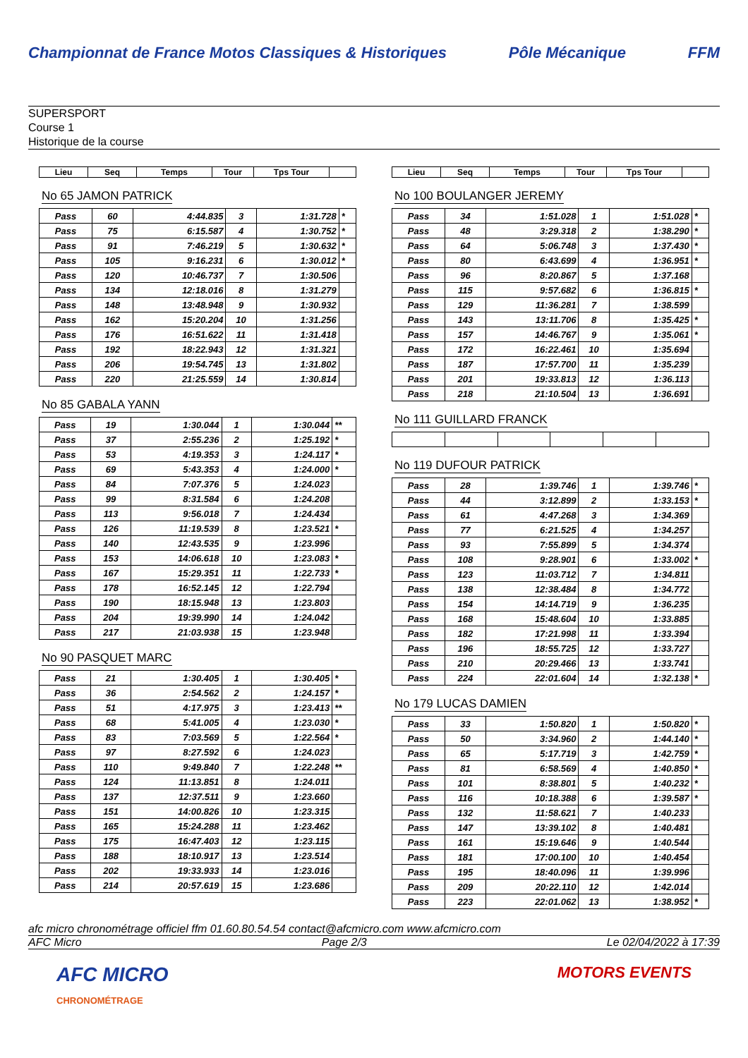Championnat de France Motos Classiques & Historiques Pôle Mécanique FFM
SUPERSPORT
Course 1
Historique de la course
| Lieu | Seq | Temps | Tour | Tps Tour | |
| --- | --- | --- | --- | --- | --- |
No 65 JAMON PATRICK
| Pass | 60 | 4:44.835 | 3 | 1:31.728 | * |
| Pass | 75 | 6:15.587 | 4 | 1:30.752 | * |
| Pass | 91 | 7:46.219 | 5 | 1:30.632 | * |
| Pass | 105 | 9:16.231 | 6 | 1:30.012 | * |
| Pass | 120 | 10:46.737 | 7 | 1:30.506 | |
| Pass | 134 | 12:18.016 | 8 | 1:31.279 | |
| Pass | 148 | 13:48.948 | 9 | 1:30.932 | |
| Pass | 162 | 15:20.204 | 10 | 1:31.256 | |
| Pass | 176 | 16:51.622 | 11 | 1:31.418 | |
| Pass | 192 | 18:22.943 | 12 | 1:31.321 | |
| Pass | 206 | 19:54.745 | 13 | 1:31.802 | |
| Pass | 220 | 21:25.559 | 14 | 1:30.814 | |
No 85 GABALA YANN
| Pass | 19 | 1:30.044 | 1 | 1:30.044 | ** |
| Pass | 37 | 2:55.236 | 2 | 1:25.192 | * |
| Pass | 53 | 4:19.353 | 3 | 1:24.117 | * |
| Pass | 69 | 5:43.353 | 4 | 1:24.000 | * |
| Pass | 84 | 7:07.376 | 5 | 1:24.023 | |
| Pass | 99 | 8:31.584 | 6 | 1:24.208 | |
| Pass | 113 | 9:56.018 | 7 | 1:24.434 | |
| Pass | 126 | 11:19.539 | 8 | 1:23.521 | * |
| Pass | 140 | 12:43.535 | 9 | 1:23.996 | |
| Pass | 153 | 14:06.618 | 10 | 1:23.083 | * |
| Pass | 167 | 15:29.351 | 11 | 1:22.733 | * |
| Pass | 178 | 16:52.145 | 12 | 1:22.794 | |
| Pass | 190 | 18:15.948 | 13 | 1:23.803 | |
| Pass | 204 | 19:39.990 | 14 | 1:24.042 | |
| Pass | 217 | 21:03.938 | 15 | 1:23.948 | |
No 90 PASQUET MARC
| Pass | 21 | 1:30.405 | 1 | 1:30.405 | * |
| Pass | 36 | 2:54.562 | 2 | 1:24.157 | * |
| Pass | 51 | 4:17.975 | 3 | 1:23.413 | ** |
| Pass | 68 | 5:41.005 | 4 | 1:23.030 | * |
| Pass | 83 | 7:03.569 | 5 | 1:22.564 | * |
| Pass | 97 | 8:27.592 | 6 | 1:24.023 | |
| Pass | 110 | 9:49.840 | 7 | 1:22.248 | ** |
| Pass | 124 | 11:13.851 | 8 | 1:24.011 | |
| Pass | 137 | 12:37.511 | 9 | 1:23.660 | |
| Pass | 151 | 14:00.826 | 10 | 1:23.315 | |
| Pass | 165 | 15:24.288 | 11 | 1:23.462 | |
| Pass | 175 | 16:47.403 | 12 | 1:23.115 | |
| Pass | 188 | 18:10.917 | 13 | 1:23.514 | |
| Pass | 202 | 19:33.933 | 14 | 1:23.016 | |
| Pass | 214 | 20:57.619 | 15 | 1:23.686 | |
| Lieu | Seq | Temps | Tour | Tps Tour | |
| --- | --- | --- | --- | --- | --- |
No 100 BOULANGER JEREMY
| Pass | 34 | 1:51.028 | 1 | 1:51.028 | * |
| Pass | 48 | 3:29.318 | 2 | 1:38.290 | * |
| Pass | 64 | 5:06.748 | 3 | 1:37.430 | * |
| Pass | 80 | 6:43.699 | 4 | 1:36.951 | * |
| Pass | 96 | 8:20.867 | 5 | 1:37.168 | |
| Pass | 115 | 9:57.682 | 6 | 1:36.815 | * |
| Pass | 129 | 11:36.281 | 7 | 1:38.599 | |
| Pass | 143 | 13:11.706 | 8 | 1:35.425 | * |
| Pass | 157 | 14:46.767 | 9 | 1:35.061 | * |
| Pass | 172 | 16:22.461 | 10 | 1:35.694 | |
| Pass | 187 | 17:57.700 | 11 | 1:35.239 | |
| Pass | 201 | 19:33.813 | 12 | 1:36.113 | |
| Pass | 218 | 21:10.504 | 13 | 1:36.691 | |
No 111 GUILLARD FRANCK No 119 DUFOUR PATRICK
| Pass | 28 | 1:39.746 | 1 | 1:39.746 | * |
| Pass | 44 | 3:12.899 | 2 | 1:33.153 | * |
| Pass | 61 | 4:47.268 | 3 | 1:34.369 | |
| Pass | 77 | 6:21.525 | 4 | 1:34.257 | |
| Pass | 93 | 7:55.899 | 5 | 1:34.374 | |
| Pass | 108 | 9:28.901 | 6 | 1:33.002 | * |
| Pass | 123 | 11:03.712 | 7 | 1:34.811 | |
| Pass | 138 | 12:38.484 | 8 | 1:34.772 | |
| Pass | 154 | 14:14.719 | 9 | 1:36.235 | |
| Pass | 168 | 15:48.604 | 10 | 1:33.885 | |
| Pass | 182 | 17:21.998 | 11 | 1:33.394 | |
| Pass | 196 | 18:55.725 | 12 | 1:33.727 | |
| Pass | 210 | 20:29.466 | 13 | 1:33.741 | |
| Pass | 224 | 22:01.604 | 14 | 1:32.138 | * |
No 179 LUCAS DAMIEN
| Pass | 33 | 1:50.820 | 1 | 1:50.820 | * |
| Pass | 50 | 3:34.960 | 2 | 1:44.140 | * |
| Pass | 65 | 5:17.719 | 3 | 1:42.759 | * |
| Pass | 81 | 6:58.569 | 4 | 1:40.850 | * |
| Pass | 101 | 8:38.801 | 5 | 1:40.232 | * |
| Pass | 116 | 10:18.388 | 6 | 1:39.587 | * |
| Pass | 132 | 11:58.621 | 7 | 1:40.233 | |
| Pass | 147 | 13:39.102 | 8 | 1:40.481 | |
| Pass | 161 | 15:19.646 | 9 | 1:40.544 | |
| Pass | 181 | 17:00.100 | 10 | 1:40.454 | |
| Pass | 195 | 18:40.096 | 11 | 1:39.996 | |
| Pass | 209 | 20:22.110 | 12 | 1:42.014 | |
| Pass | 223 | 22:01.062 | 13 | 1:38.952 | * |
afc micro chronométrage officiel ffm 01.60.80.54.54 contact@afcmicro.com www.afcmicro.com
AFC Micro Page 2/3 Le 02/04/2022 à 17:39
AFC MICRO
CHRONOMÉTRAGE MOTORS EVENTS